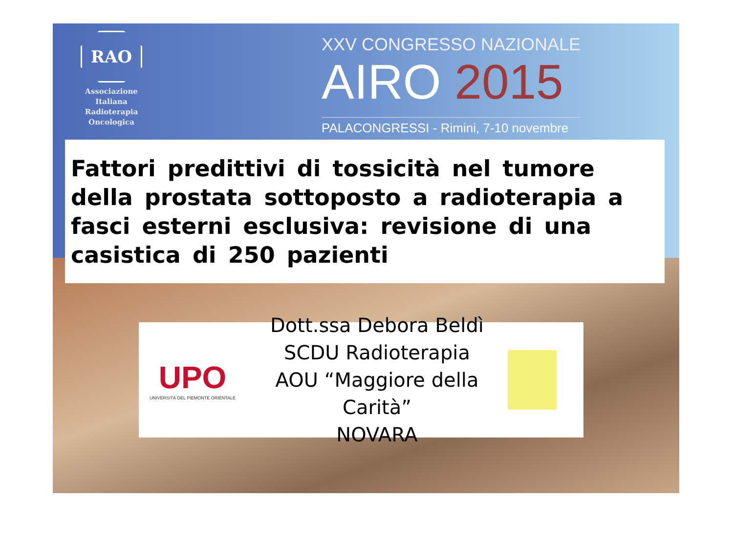RAO
Associazione
Italiana
Radioterapia
Oncologica
XXV CONGRESSO NAZIONALE
AIRO 2015
PALACONGRESSI - Rimini, 7-10 novembre
Fattori predittivi di tossicità nel tumore della prostata sottoposto a radioterapia a fasci esterni esclusiva: revisione di una casistica di 250 pazienti
UPO
UNIVERSITÀ DEL PIEMONTE ORIENTALE
Dott.ssa Debora Beldì
SCDU Radioterapia
AOU “Maggiore della Carità”
NOVARA